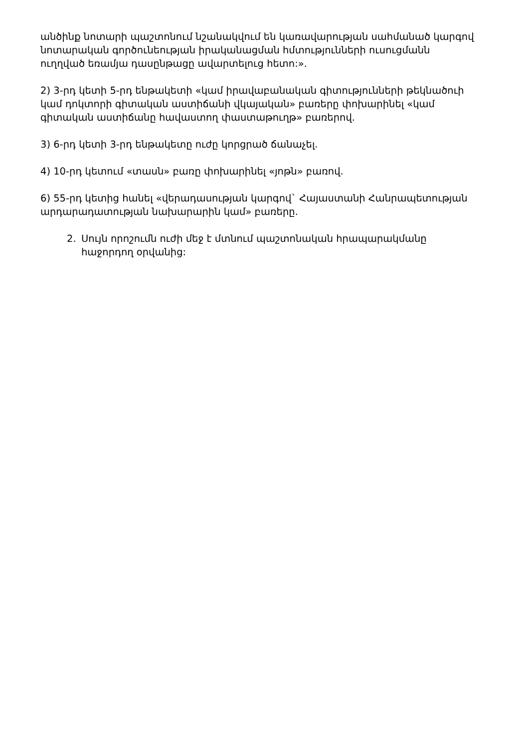անծինք նոտարի պաշտոնում նշանակվում են կառավարության սահմանած կարգով նոտարական գործունեության իրականացման հմտությունների ուսուցմանն ուղղված եռամյա դասընթացը ավարտելուց հետո:».
2) 3-րդ կետի 5-րդ ենթակետի «կամ իրավաբանական գիտությունների թեկնածուի կամ դոկտորի գիտական աստիճանի վկայական» բառերը փոխարինել «կամ գիտական աստիճանը հավաստող փաստաթուղթ» բառերով.
3) 6-րդ կետի 3-րդ ենթակետը ուժը կորցրած ճանաչել.
4) 10-րդ կետում «տասն» բառը փոխարինել «յոթն» բառով.
6) 55-րդ կետից հանել «վերադասության կարգով` Հայաստանի Հանրապետության արդարադատության նախարարին կամ» բառերը.
2. Սույն որոշումն ուժի մեջ է մտնում պաշտոնական հրապարակմանը հաջորդող օրվանից: